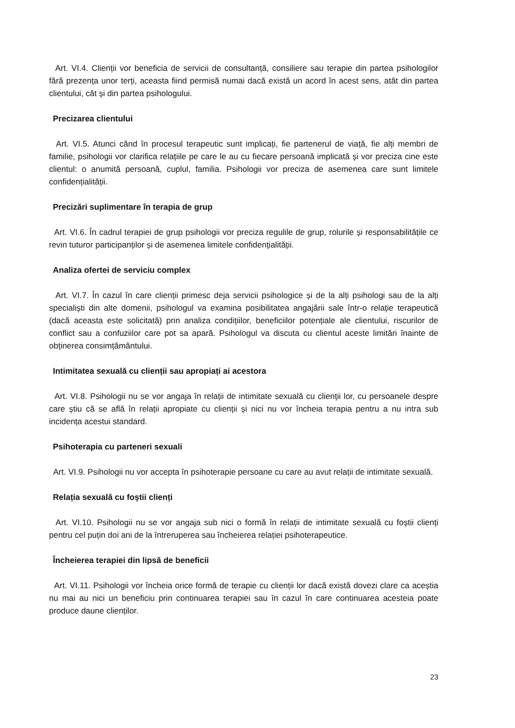Art. VI.4. Clienții vor beneficia de servicii de consultanță, consiliere sau terapie din partea psihologilor fără prezența unor terți, aceasta fiind permisă numai dacă există un acord în acest sens, atât din partea clientului, cât și din partea psihologului.
Precizarea clientului
Art. VI.5. Atunci când în procesul terapeutic sunt implicați, fie partenerul de viață, fie alți membri de familie, psihologii vor clarifica relațiile pe care le au cu fiecare persoană implicată și vor preciza cine este clientul: o anumită persoană, cuplul, familia. Psihologii vor preciza de asemenea care sunt limitele confidențialității.
Precizări suplimentare în terapia de grup
Art. VI.6. În cadrul terapiei de grup psihologii vor preciza regulile de grup, rolurile și responsabilitățile ce revin tuturor participanților și de asemenea limitele confidențialității.
Analiza ofertei de serviciu complex
Art. VI.7. În cazul în care clienții primesc deja servicii psihologice și de la alți psihologi sau de la alți specialiști din alte domenii, psihologul va examina posibilitatea angajării sale într-o relație terapeutică (dacă aceasta este solicitată) prin analiza condițiilor, beneficiilor potențiale ale clientului, riscurilor de conflict sau a confuziilor care pot sa apară. Psihologul va discuta cu clientul aceste limitări înainte de obținerea consimțământului.
Intimitatea sexuală cu clienții sau apropiați ai acestora
Art. VI.8. Psihologii nu se vor angaja în relații de intimitate sexuală cu clienții lor, cu persoanele despre care știu că se află în relații apropiate cu clienții și nici nu vor încheia terapia pentru a nu intra sub incidența acestui standard.
Psihoterapia cu parteneri sexuali
Art. VI.9. Psihologii nu vor accepta în psihoterapie persoane cu care au avut relații de intimitate sexuală.
Relația sexuală cu foștii clienți
Art. VI.10. Psihologii nu se vor angaja sub nici o formă în relații de intimitate sexuală cu foștii clienți pentru cel puțin doi ani de la întreruperea sau încheierea relației psihoterapeutice.
Încheierea terapiei din lipsă de beneficii
Art. VI.11. Psihologii vor încheia orice formă de terapie cu clienții lor dacă există dovezi clare ca aceștia nu mai au nici un beneficiu prin continuarea terapiei sau în cazul în care continuarea acesteia poate produce daune clienților.
23